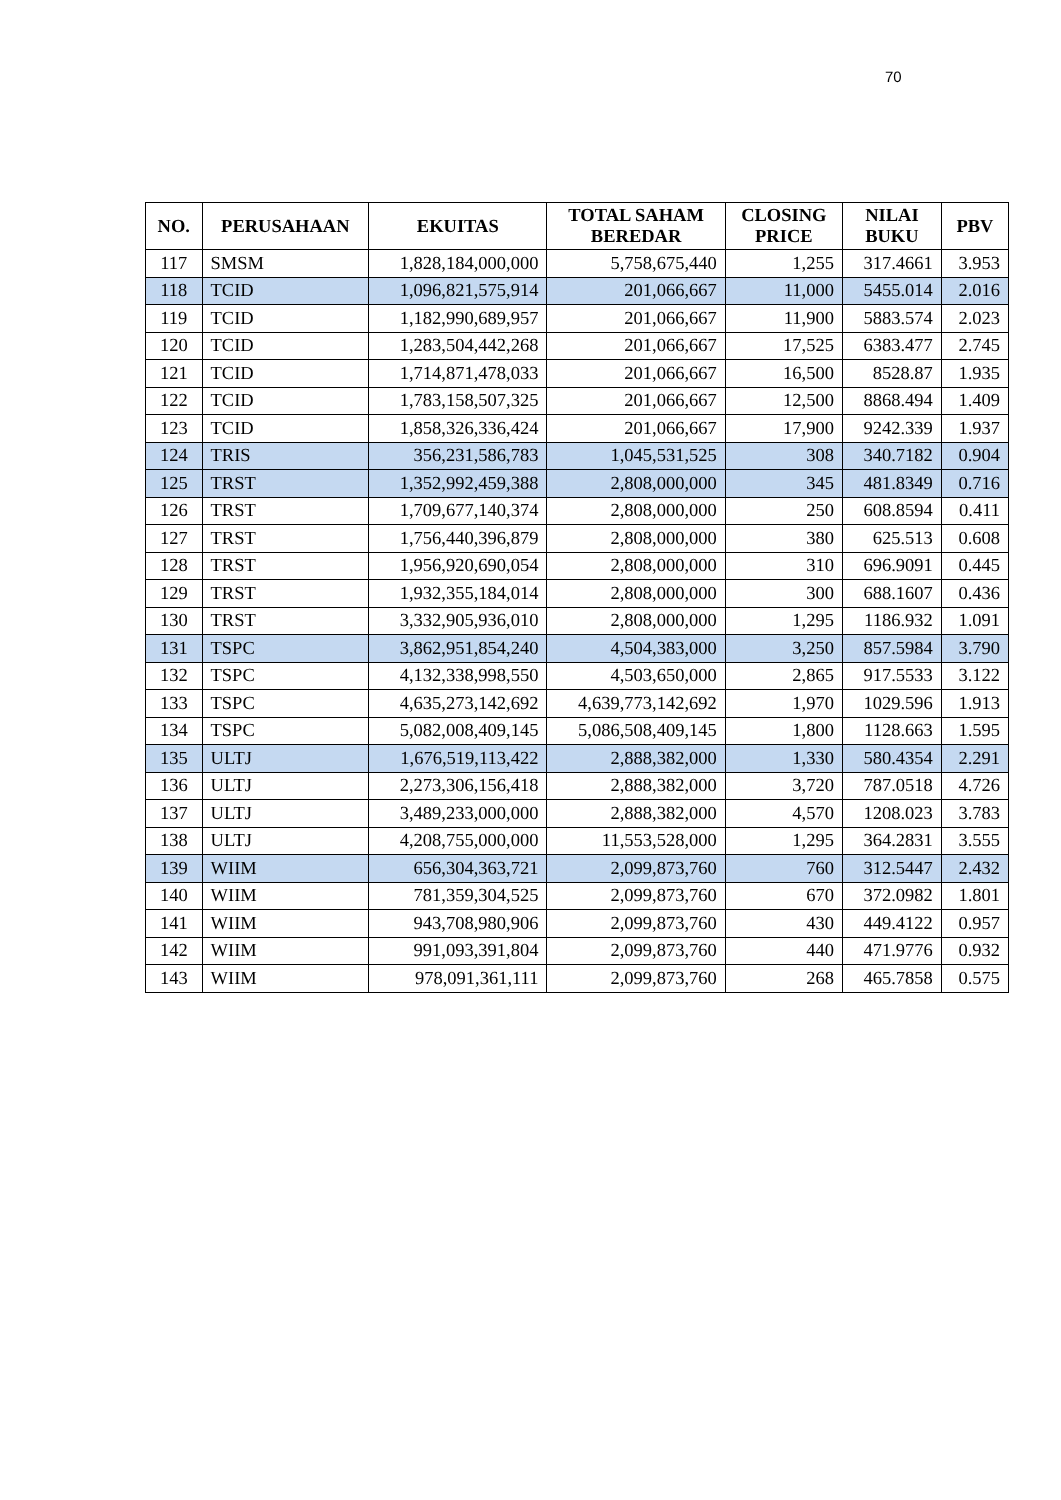70
| NO. | PERUSAHAAN | EKUITAS | TOTAL SAHAM BEREDAR | CLOSING PRICE | NILAI BUKU | PBV |
| --- | --- | --- | --- | --- | --- | --- |
| 117 | SMSM | 1,828,184,000,000 | 5,758,675,440 | 1,255 | 317.4661 | 3.953 |
| 118 | TCID | 1,096,821,575,914 | 201,066,667 | 11,000 | 5455.014 | 2.016 |
| 119 | TCID | 1,182,990,689,957 | 201,066,667 | 11,900 | 5883.574 | 2.023 |
| 120 | TCID | 1,283,504,442,268 | 201,066,667 | 17,525 | 6383.477 | 2.745 |
| 121 | TCID | 1,714,871,478,033 | 201,066,667 | 16,500 | 8528.87 | 1.935 |
| 122 | TCID | 1,783,158,507,325 | 201,066,667 | 12,500 | 8868.494 | 1.409 |
| 123 | TCID | 1,858,326,336,424 | 201,066,667 | 17,900 | 9242.339 | 1.937 |
| 124 | TRIS | 356,231,586,783 | 1,045,531,525 | 308 | 340.7182 | 0.904 |
| 125 | TRST | 1,352,992,459,388 | 2,808,000,000 | 345 | 481.8349 | 0.716 |
| 126 | TRST | 1,709,677,140,374 | 2,808,000,000 | 250 | 608.8594 | 0.411 |
| 127 | TRST | 1,756,440,396,879 | 2,808,000,000 | 380 | 625.513 | 0.608 |
| 128 | TRST | 1,956,920,690,054 | 2,808,000,000 | 310 | 696.9091 | 0.445 |
| 129 | TRST | 1,932,355,184,014 | 2,808,000,000 | 300 | 688.1607 | 0.436 |
| 130 | TRST | 3,332,905,936,010 | 2,808,000,000 | 1,295 | 1186.932 | 1.091 |
| 131 | TSPC | 3,862,951,854,240 | 4,504,383,000 | 3,250 | 857.5984 | 3.790 |
| 132 | TSPC | 4,132,338,998,550 | 4,503,650,000 | 2,865 | 917.5533 | 3.122 |
| 133 | TSPC | 4,635,273,142,692 | 4,639,773,142,692 | 1,970 | 1029.596 | 1.913 |
| 134 | TSPC | 5,082,008,409,145 | 5,086,508,409,145 | 1,800 | 1128.663 | 1.595 |
| 135 | ULTJ | 1,676,519,113,422 | 2,888,382,000 | 1,330 | 580.4354 | 2.291 |
| 136 | ULTJ | 2,273,306,156,418 | 2,888,382,000 | 3,720 | 787.0518 | 4.726 |
| 137 | ULTJ | 3,489,233,000,000 | 2,888,382,000 | 4,570 | 1208.023 | 3.783 |
| 138 | ULTJ | 4,208,755,000,000 | 11,553,528,000 | 1,295 | 364.2831 | 3.555 |
| 139 | WIIM | 656,304,363,721 | 2,099,873,760 | 760 | 312.5447 | 2.432 |
| 140 | WIIM | 781,359,304,525 | 2,099,873,760 | 670 | 372.0982 | 1.801 |
| 141 | WIIM | 943,708,980,906 | 2,099,873,760 | 430 | 449.4122 | 0.957 |
| 142 | WIIM | 991,093,391,804 | 2,099,873,760 | 440 | 471.9776 | 0.932 |
| 143 | WIIM | 978,091,361,111 | 2,099,873,760 | 268 | 465.7858 | 0.575 |